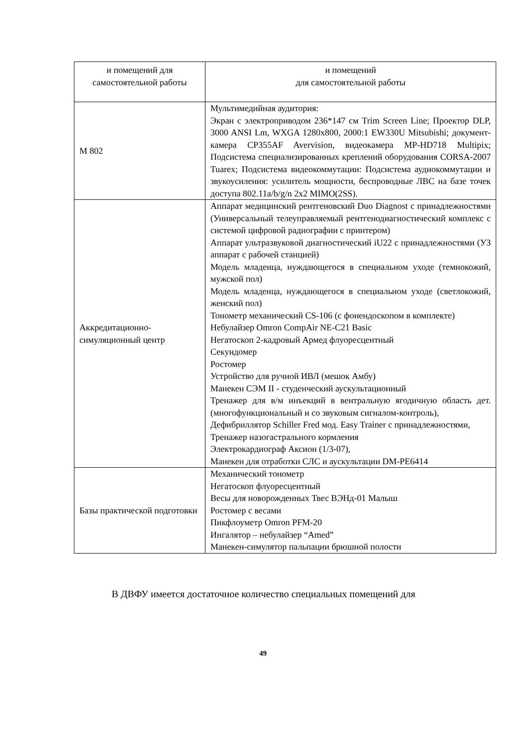| и помещений для самостоятельной работы | и помещений для самостоятельной работы |
| М 802 | Мультимедийная аудитория: Экран с электроприводом 236*147 см Trim Screen Line; Проектор DLP, 3000 ANSI Lm, WXGA 1280x800, 2000:1 EW330U Mitsubishi; документ-камера CP355AF Avervision, видеокамера MP-HD718 Multipix; Подсистема специализированных креплений оборудования CORSA-2007 Tuarex; Подсистема видеокоммутации: Подсистема аудиокоммутации и звукоусиления: усилитель мощности, беспроводные ЛВС на базе точек доступа 802.11a/b/g/n 2x2 MIMO(2SS). |
| Аккредитационно- симуляционный центр | Аппарат медицинский рентгеновский Duo Diagnost с принадлежностями (Универсальный телеуправляемый рентгенодиагностический комплекс с системой цифровой радиографии с принтером) Аппарат ультразвуковой диагностический iU22 с принадлежностями (УЗ аппарат с рабочей станцией) Модель младенца, нуждающегося в специальном уходе (темнокожий, мужской пол) Модель младенца, нуждающегося в специальном уходе (светлокожий, женский пол) Тонометр механический CS-106 (с фонендоскопом в комплекте) Небулайзер Omron CompAir NE-C21 Basic Негатоскоп 2-кадровый Армед флуоресцентный Секундомер Ростомер Устройство для ручной ИВЛ (мешок Амбу) Манекен СЭМ II - студенческий аускультационный Тренажер для в/м инъекций в вентральную ягодичную область дет. (многофункциональный и со звуковым сигналом-контроль), Дефибриллятор Schiller Fred мод. Easy Trainer с принадлежностями, Тренажер назогастрального кормления Электрокардиограф Аксион (1/3-07), Манекен для отработки СЛС и аускультации DM-PE6414 |
| Базы практической подготовки | Механический тонометр Негатоскоп флуоресцентный Весы для новорожденных Твес ВЭНд-01 Малыш Ростомер с весами Пикфлоуметр Omron PFM-20 Ингалятор – небулайзер “Amed” Манекен-симулятор пальпации брюшной полости |
В ДВФУ имеется достаточное количество специальных помещений для
49